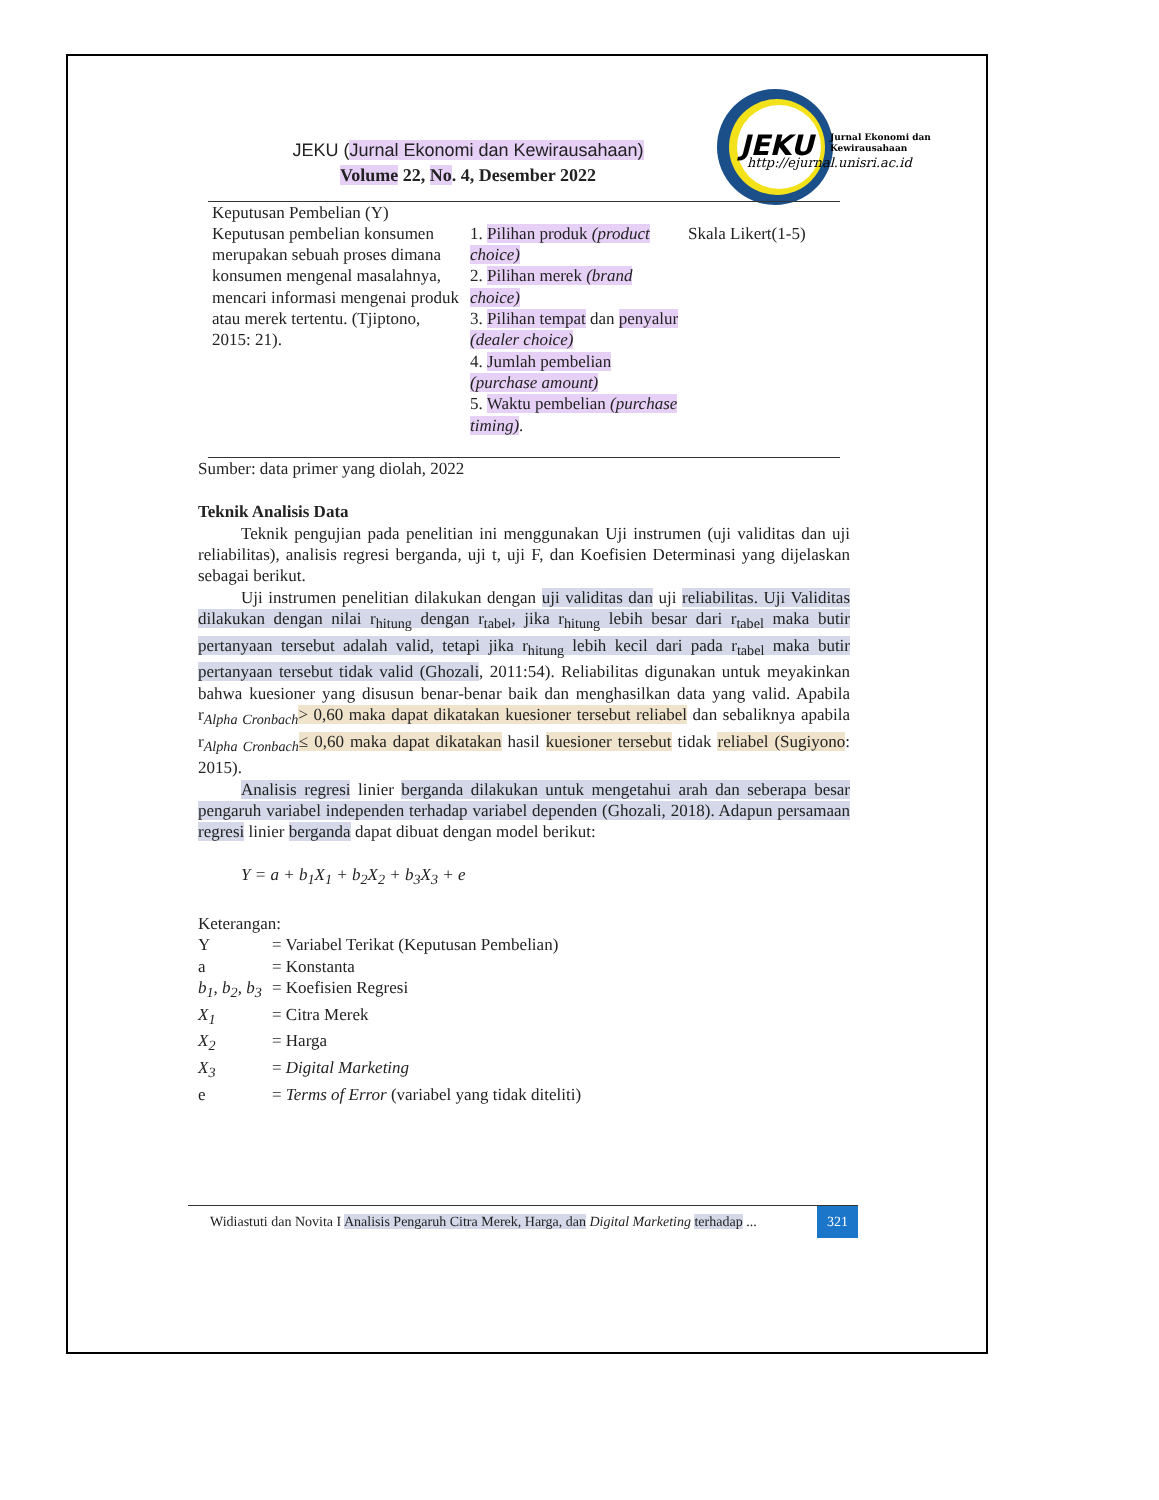JEKU
Jurnal Ekonomi dan
Kewirausahaan
http://ejurnal.unisri.ac.id
JEKU (Jurnal Ekonomi dan Kewirausahaan)
Volume 22, No. 4, Desember 2022
| Keputusan Pembelian (Y) | | |
| Keputusan pembelian konsumen merupakan sebuah proses dimana konsumen mengenal masalahnya, mencari informasi mengenai produk atau merek tertentu. (Tjiptono, 2015: 21). | 1. Pilihan produk (product choice) 2. Pilihan merek (brand choice) 3. Pilihan tempat dan penyalur (dealer choice) 4. Jumlah pembelian (purchase amount) 5. Waktu pembelian (purchase timing) . | Skala Likert(1-5) |
Sumber: data primer yang diolah, 2022
Teknik Analisis Data
Teknik pengujian pada penelitian ini menggunakan Uji instrumen (uji validitas dan uji reliabilitas), analisis regresi berganda, uji t, uji F, dan Koefisien Determinasi yang dijelaskan sebagai berikut.
Uji instrumen penelitian dilakukan dengan uji validitas dan uji reliabilitas. Uji Validitas dilakukan dengan nilai r<sub>hitung</sub> dengan r<sub>tabel</sub>, jika r<sub>hitung</sub> lebih besar dari r<sub>tabel</sub> maka butir pertanyaan tersebut adalah valid, tetapi jika r<sub>hitung</sub> lebih kecil dari pada r<sub>tabel</sub> maka butir pertanyaan tersebut tidak valid (Ghozali, 2011:54). Reliabilitas digunakan untuk meyakinkan bahwa kuesioner yang disusun benar-benar baik dan menghasilkan data yang valid. Apabila r<sub>Alpha Cronbach</sub>> 0,60 maka dapat dikatakan kuesioner tersebut reliabel dan sebaliknya apabila r<sub>Alpha Cronbach</sub>≤ 0,60 maka dapat dikatakan hasil kuesioner tersebut tidak reliabel (Sugiyono: 2015).
Analisis regresi linier berganda dilakukan untuk mengetahui arah dan seberapa besar pengaruh variabel independen terhadap variabel dependen (Ghozali, 2018). Adapun persamaan regresi linier berganda dapat dibuat dengan model berikut:
Y = a + b<sub>1</sub>X<sub>1</sub> + b<sub>2</sub>X<sub>2</sub> + b<sub>3</sub>X<sub>3</sub> + e
Keterangan:
| Y | = Variabel Terikat (Keputusan Pembelian) |
| a | = Konstanta |
| b<sub>1</sub>, b<sub>2</sub>, b<sub>3</sub> | = Koefisien Regresi |
| X<sub>1</sub> | = Citra Merek |
| X<sub>2</sub> | = Harga |
| X<sub>3</sub> | = Digital Marketing |
| e | = Terms of Error (variabel yang tidak diteliti) |
Widiastuti dan Novita I Analisis Pengaruh Citra Merek, Harga, dan Digital Marketing terhadap ... 321